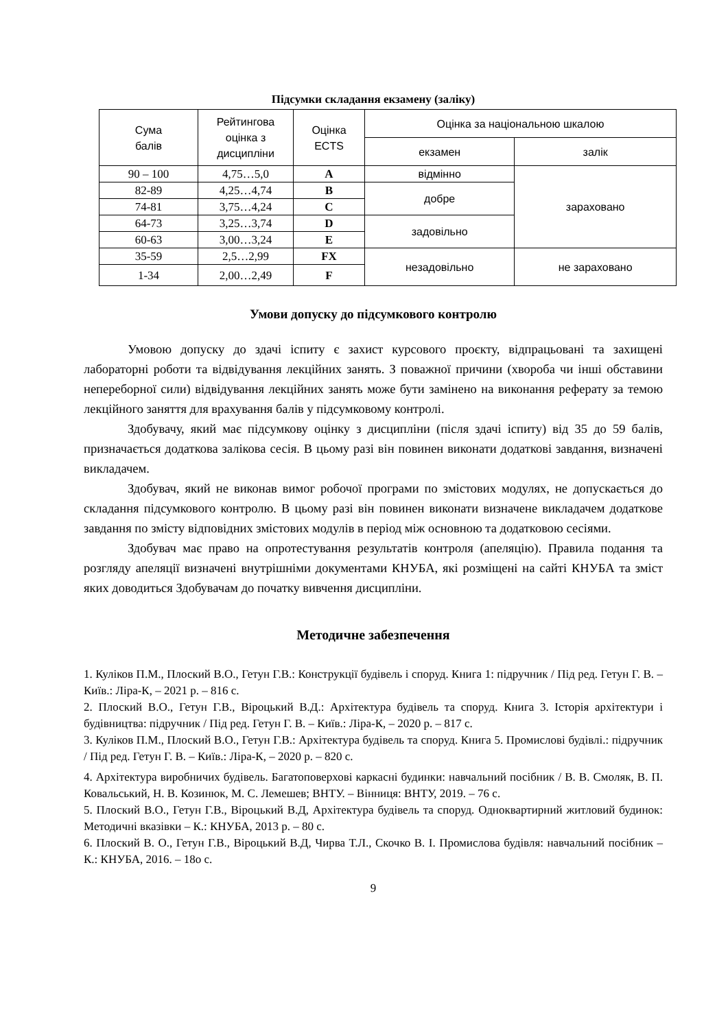Підсумки складання екзамену (заліку)
| Сума балів | Рейтингова оцінка з дисципліни | Оцінка ECTS | Оцінка за національною шкалою | |
| --- | --- | --- | --- | --- |
| | | | екзамен | залік |
| 90 – 100 | 4,75…5,0 | A | відмінно | зараховано |
| 82-89 | 4,25…4,74 | B | добре | |
| 74-81 | 3,75…4,24 | C | | |
| 64-73 | 3,25…3,74 | D | задовільно | |
| 60-63 | 3,00…3,24 | E | | |
| 35-59 | 2,5…2,99 | FX | незадовільно | не зараховано |
| 1-34 | 2,00…2,49 | F | | |
Умови допуску до підсумкового контролю
Умовою допуску до здачі іспиту є захист курсового проєкту, відпрацьовані та захищені лабораторні роботи та відвідування лекційних занять. З поважної причини (хвороба чи інші обставини непереборної сили) відвідування лекційних занять може бути замінено на виконання реферату за темою лекційного заняття для врахування балів у підсумковому контролі.
Здобувачу, який має підсумкову оцінку з дисципліни (після здачі іспиту) від 35 до 59 балів, призначається додаткова залікова сесія. В цьому разі він повинен виконати додаткові завдання, визначені викладачем.
Здобувач, який не виконав вимог робочої програми по змістових модулях, не допускається до складання підсумкового контролю. В цьому разі він повинен виконати визначене викладачем додаткове завдання по змісту відповідних змістових модулів в період між основною та додатковою сесіями.
Здобувач має право на опротестування результатів контроля (апеляцію). Правила подання та розгляду апеляції визначені внутрішніми документами КНУБА, які розміщені на сайті КНУБА та зміст яких доводиться Здобувачам до початку вивчення дисципліни.
Методичне забезпечення
1. Куліков П.М., Плоский В.О., Гетун Г.В.: Конструкції будівель і споруд. Книга 1: підручник / Під ред. Гетун Г. В. – Київ.: Ліра-К, – 2021 р. – 816 с.
2. Плоский В.О., Гетун Г.В., Віроцький В.Д.: Архітектура будівель та споруд. Книга 3. Історія архітектури і будівництва: підручник / Під ред. Гетун Г. В. – Київ.: Ліра-К, – 2020 р. – 817 с.
3. Куліков П.М., Плоский В.О., Гетун Г.В.: Архітектура будівель та споруд. Книга 5. Промислові будівлі.: підручник / Під ред. Гетун Г. В. – Київ.: Ліра-К, – 2020 р. – 820 с.
4. Архітектура виробничих будівель. Багатоповерхові каркасні будинки: навчальний посібник / В. В. Смоляк, В. П. Ковальський, Н. В. Козинюк, М. С. Лемешев; ВНТУ. – Вінниця: ВНТУ, 2019. – 76 с.
5. Плоский В.О., Гетун Г.В., Віроцький В.Д, Архітектура будівель та споруд. Одноквартирний житловий будинок: Методичні вказівки – К.: КНУБА, 2013 р. – 80 с.
6. Плоский В. О., Гетун Г.В., Віроцький В.Д, Чирва Т.Л., Скочко В. І. Промислова будівля: навчальний посібник – К.: КНУБА, 2016. – 18о с.
9